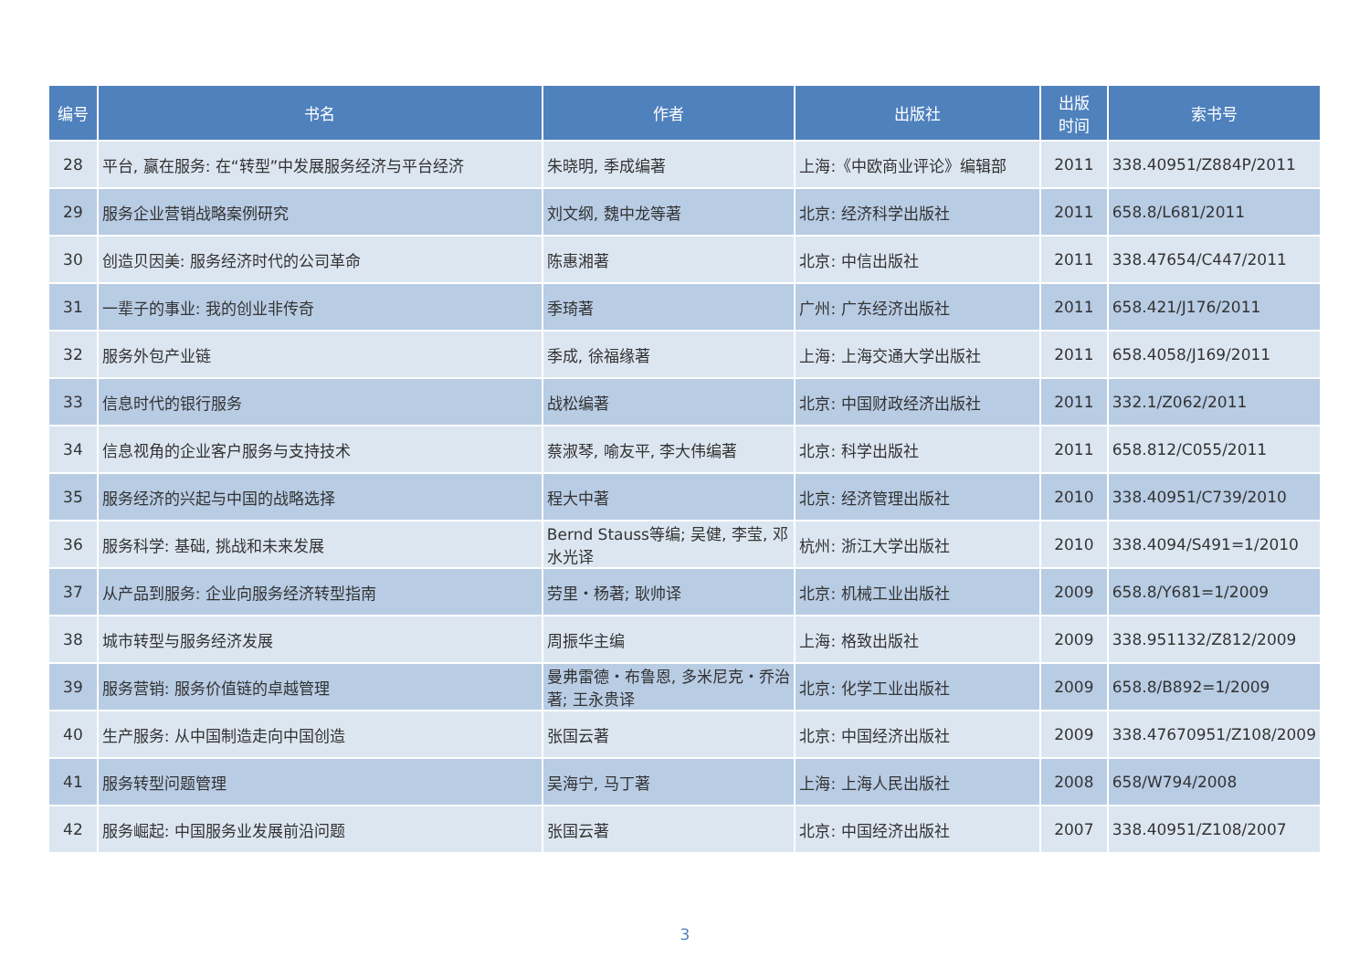| 编号 | 书名 | 作者 | 出版社 | 出版 时间 | 索书号 |
| --- | --- | --- | --- | --- | --- |
| 28 | 平台, 赢在服务: 在“转型”中发展服务经济与平台经济 | 朱晓明, 季成编著 | 上海:《中欧商业评论》编辑部 | 2011 | 338.40951/Z884P/2011 |
| 29 | 服务企业营销战略案例研究 | 刘文纲, 魏中龙等著 | 北京: 经济科学出版社 | 2011 | 658.8/L681/2011 |
| 30 | 创造贝因美: 服务经济时代的公司革命 | 陈惠湘著 | 北京: 中信出版社 | 2011 | 338.47654/C447/2011 |
| 31 | 一辈子的事业: 我的创业非传奇 | 季琦著 | 广州: 广东经济出版社 | 2011 | 658.421/J176/2011 |
| 32 | 服务外包产业链 | 季成, 徐福缘著 | 上海: 上海交通大学出版社 | 2011 | 658.4058/J169/2011 |
| 33 | 信息时代的银行服务 | 战松编著 | 北京: 中国财政经济出版社 | 2011 | 332.1/Z062/2011 |
| 34 | 信息视角的企业客户服务与支持技术 | 蔡淑琴, 喻友平, 李大伟编著 | 北京: 科学出版社 | 2011 | 658.812/C055/2011 |
| 35 | 服务经济的兴起与中国的战略选择 | 程大中著 | 北京: 经济管理出版社 | 2010 | 338.40951/C739/2010 |
| 36 | 服务科学: 基础, 挑战和未来发展 | Bernd Stauss等编; 吴健, 李莹, 邓水光译 | 杭州: 浙江大学出版社 | 2010 | 338.4094/S491=1/2010 |
| 37 | 从产品到服务: 企业向服务经济转型指南 | 劳里・杨著; 耿帅译 | 北京: 机械工业出版社 | 2009 | 658.8/Y681=1/2009 |
| 38 | 城市转型与服务经济发展 | 周振华主编 | 上海: 格致出版社 | 2009 | 338.951132/Z812/2009 |
| 39 | 服务营销: 服务价值链的卓越管理 | 曼弗雷德・布鲁恩, 多米尼克・乔治著; 王永贵译 | 北京: 化学工业出版社 | 2009 | 658.8/B892=1/2009 |
| 40 | 生产服务: 从中国制造走向中国创造 | 张国云著 | 北京: 中国经济出版社 | 2009 | 338.47670951/Z108/2009 |
| 41 | 服务转型问题管理 | 吴海宁, 马丁著 | 上海: 上海人民出版社 | 2008 | 658/W794/2008 |
| 42 | 服务崛起: 中国服务业发展前沿问题 | 张国云著 | 北京: 中国经济出版社 | 2007 | 338.40951/Z108/2007 |
3